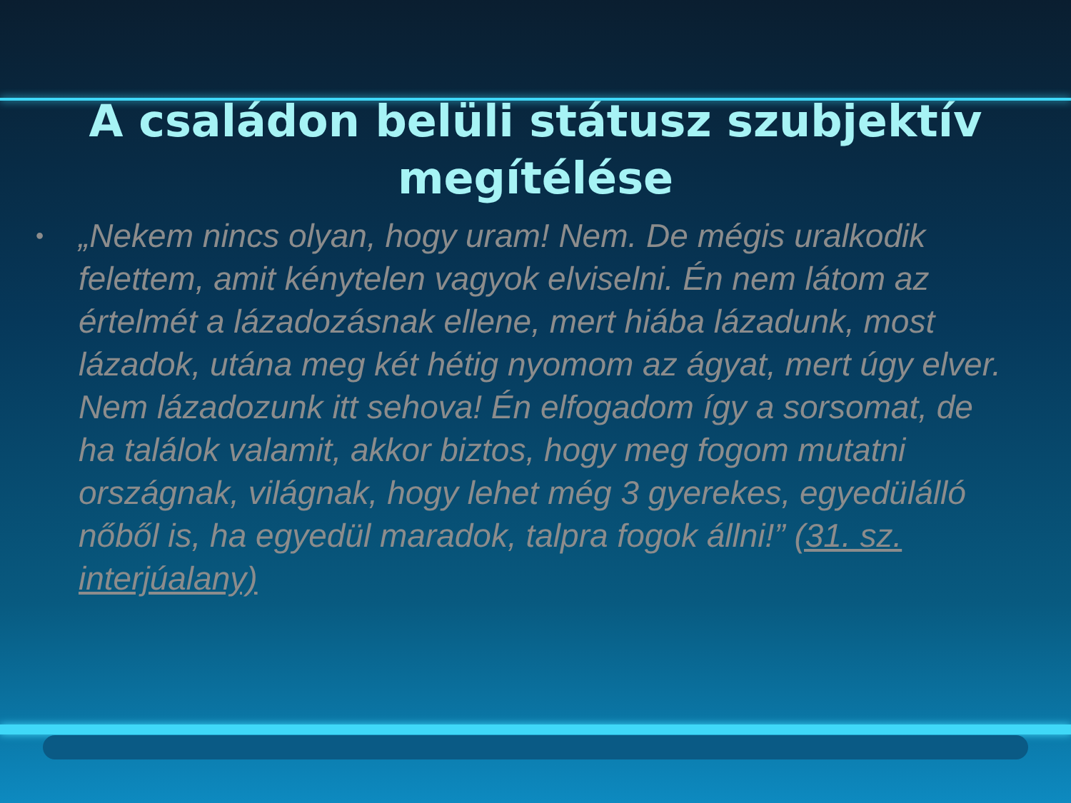A családon belüli státusz szubjektív megítélése
•
„Nekem nincs olyan, hogy uram! Nem. De mégis uralkodik felettem, amit kénytelen vagyok elviselni. Én nem látom az értelmét a lázadozásnak ellene, mert hiába lázadunk, most lázadok, utána meg két hétig nyomom az ágyat, mert úgy elver. Nem lázadozunk itt sehova! Én elfogadom így a sorsomat, de ha találok valamit, akkor biztos, hogy meg fogom mutatni országnak, világnak, hogy lehet még 3 gyerekes, egyedülálló nőből is, ha egyedül maradok, talpra fogok állni!” (31. sz. interjúalany)